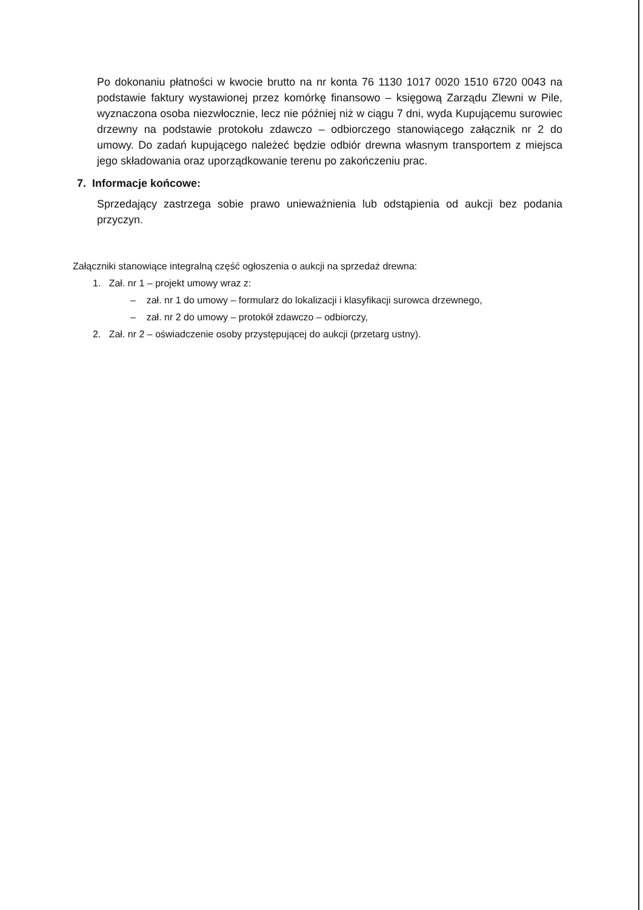Po dokonaniu płatności w kwocie brutto na nr konta 76 1130 1017 0020 1510 6720 0043 na podstawie faktury wystawionej przez komórkę finansowo – księgową Zarządu Zlewni w Pile, wyznaczona osoba niezwłocznie, lecz nie później niż w ciągu 7 dni, wyda Kupującemu surowiec drzewny na podstawie protokołu zdawczo – odbiorczego stanowiącego załącznik nr 2 do umowy. Do zadań kupującego należeć będzie odbiór drewna własnym transportem z miejsca jego składowania oraz uporządkowanie terenu po zakończeniu prac.
7. Informacje końcowe:
Sprzedający zastrzega sobie prawo unieważnienia lub odstąpienia od aukcji bez podania przyczyn.
Załączniki stanowiące integralną część ogłoszenia o aukcji na sprzedaż drewna:
1. Zał. nr 1 – projekt umowy wraz z:
– zał. nr 1 do umowy – formularz do lokalizacji i klasyfikacji surowca drzewnego,
– zał. nr 2 do umowy – protokół zdawczo – odbiorczy,
2. Zał. nr 2 – oświadczenie osoby przystępującej do aukcji (przetarg ustny).